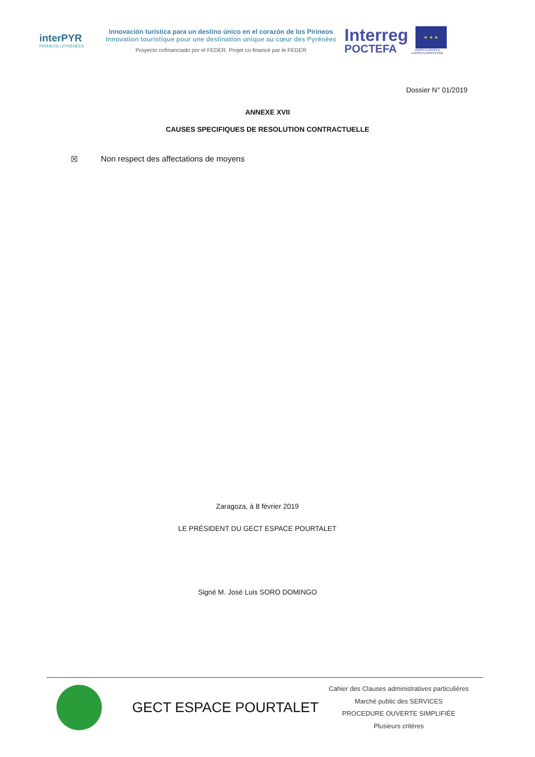interPYR
PIRINEOS | PYRÉNÉES
Innovación turística para un destino único en el corazón de los Pirineos
Innovation touristique pour une destination unique au cœur des Pyrénées
Proyecto cofinanciado por el FEDER. Projet co-financé par le FEDER
Interreg
POCTEFA
★ ★ ★
UNIÓN EUROPEA
UNION EUROPÉENNE
Dossier N° 01/2019
ANNEXE XVII
CAUSES SPECIFIQUES DE RESOLUTION CONTRACTUELLE
☒ Non respect des affectations de moyens
Zaragoza, à 8 février 2019
LE PRÉSIDENT DU GECT ESPACE POURTALET
Signé M. José Luis SORO DOMINGO
GECT ESPACE POURTALET
Cahier des Clauses administratives particulières
Marché public des SERVICES
PROCEDURE OUVERTE SIMPLIFIÉE
Plusieurs critères